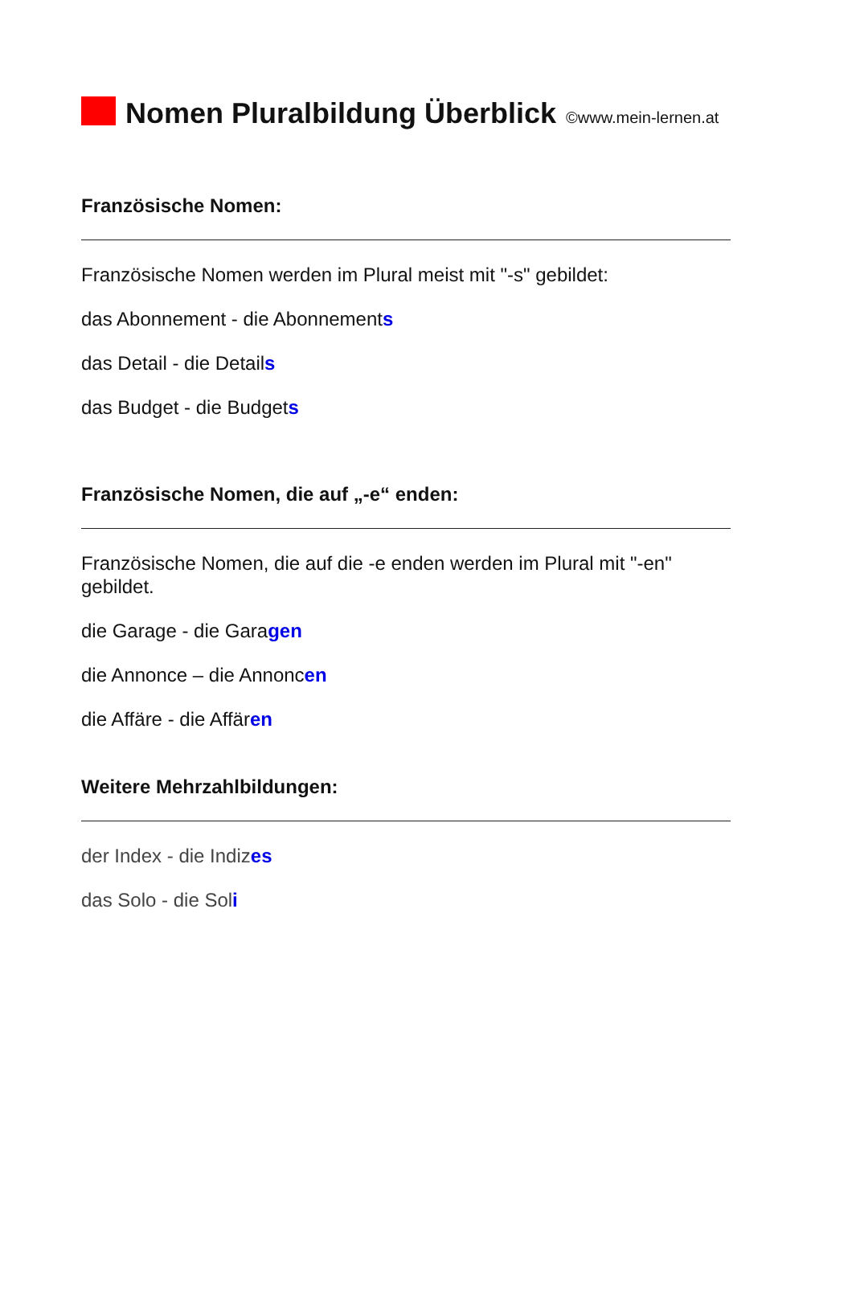Nomen Pluralbildung Überblick
©www.mein-lernen.at
Französische Nomen:
Französische Nomen werden im Plural meist mit "-s" gebildet:
das Abonnement - die Abonnements
das Detail - die Details
das Budget - die Budgets
Französische Nomen, die auf „-e“ enden:
Französische Nomen, die auf die -e enden werden im Plural mit "-en" gebildet.
die Garage - die Garagen
die Annonce – die Annoncen
die Affäre - die Affären
Weitere Mehrzahlbildungen:
der Index - die Indizes
das Solo - die Soli